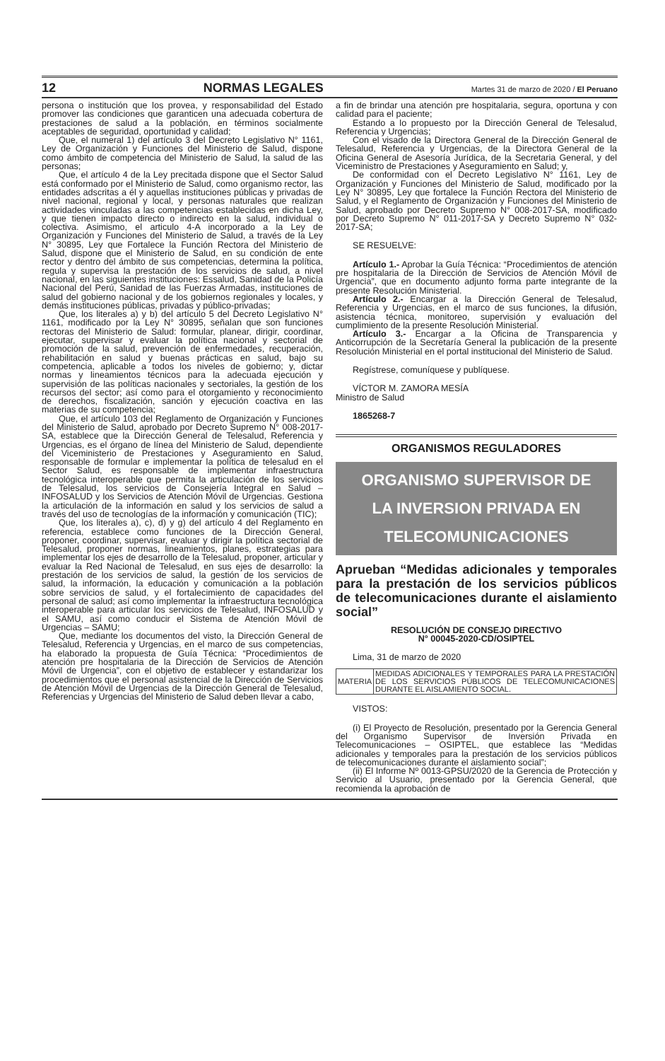12 NORMAS LEGALES Martes 31 de marzo de 2020 / El Peruano
persona o institución que los provea, y responsabilidad del Estado promover las condiciones que garanticen una adecuada cobertura de prestaciones de salud a la población, en términos socialmente aceptables de seguridad, oportunidad y calidad;
Que, el numeral 1) del artículo 3 del Decreto Legislativo N° 1161, Ley de Organización y Funciones del Ministerio de Salud, dispone como ámbito de competencia del Ministerio de Salud, la salud de las personas;
Que, el artículo 4 de la Ley precitada dispone que el Sector Salud está conformado por el Ministerio de Salud, como organismo rector, las entidades adscritas a él y aquellas instituciones públicas y privadas de nivel nacional, regional y local, y personas naturales que realizan actividades vinculadas a las competencias establecidas en dicha Ley, y que tienen impacto directo o indirecto en la salud, individual o colectiva. Asimismo, el articulo 4-A incorporado a la Ley de Organización y Funciones del Ministerio de Salud, a través de la Ley N° 30895, Ley que Fortalece la Función Rectora del Ministerio de Salud, dispone que el Ministerio de Salud, en su condición de ente rector y dentro del ámbito de sus competencias, determina la política, regula y supervisa la prestación de los servicios de salud, a nivel nacional, en las siguientes instituciones: Essalud, Sanidad de la Policía Nacional del Perú, Sanidad de las Fuerzas Armadas, instituciones de salud del gobierno nacional y de los gobiernos regionales y locales, y demás instituciones públicas, privadas y público-privadas;
Que, los literales a) y b) del artículo 5 del Decreto Legislativo N° 1161, modificado por la Ley N° 30895, señalan que son funciones rectoras del Ministerio de Salud: formular, planear, dirigir, coordinar, ejecutar, supervisar y evaluar la política nacional y sectorial de promoción de la salud, prevención de enfermedades, recuperación, rehabilitación en salud y buenas prácticas en salud, bajo su competencia, aplicable a todos los niveles de gobierno; y, dictar normas y lineamientos técnicos para la adecuada ejecución y supervisión de las políticas nacionales y sectoriales, la gestión de los recursos del sector; así como para el otorgamiento y reconocimiento de derechos, fiscalización, sanción y ejecución coactiva en las materias de su competencia;
Que, el artículo 103 del Reglamento de Organización y Funciones del Ministerio de Salud, aprobado por Decreto Supremo N° 008-2017-SA, establece que la Dirección General de Telesalud, Referencia y Urgencias, es el órgano de línea del Ministerio de Salud, dependiente del Viceministerio de Prestaciones y Aseguramiento en Salud, responsable de formular e implementar la política de telesalud en el Sector Salud, es responsable de implementar infraestructura tecnológica interoperable que permita la articulación de los servicios de Telesalud, los servicios de Consejería Integral en Salud – INFOSALUD y los Servicios de Atención Móvil de Urgencias. Gestiona la articulación de la información en salud y los servicios de salud a través del uso de tecnologías de la información y comunicación (TIC);
Que, los literales a), c), d) y g) del artículo 4 del Reglamento en referencia, establece como funciones de la Dirección General, proponer, coordinar, supervisar, evaluar y dirigir la política sectorial de Telesalud, proponer normas, lineamientos, planes, estrategias para implementar los ejes de desarrollo de la Telesalud, proponer, articular y evaluar la Red Nacional de Telesalud, en sus ejes de desarrollo: la prestación de los servicios de salud, la gestión de los servicios de salud, la información, la educación y comunicación a la población sobre servicios de salud, y el fortalecimiento de capacidades del personal de salud; así como implementar la infraestructura tecnológica interoperable para articular los servicios de Telesalud, INFOSALUD y el SAMU, así como conducir el Sistema de Atención Móvil de Urgencias – SAMU;
Que, mediante los documentos del visto, la Dirección General de Telesalud, Referencia y Urgencias, en el marco de sus competencias, ha elaborado la propuesta de Guía Técnica: “Procedimientos de atención pre hospitalaria de la Dirección de Servicios de Atención Móvil de Urgencia”, con el objetivo de establecer y estandarizar los procedimientos que el personal asistencial de la Dirección de Servicios de Atención Móvil de Urgencias de la Dirección General de Telesalud, Referencias y Urgencias del Ministerio de Salud deben llevar a cabo,
a fin de brindar una atención pre hospitalaria, segura, oportuna y con calidad para el paciente;
Estando a lo propuesto por la Dirección General de Telesalud, Referencia y Urgencias;
Con el visado de la Directora General de la Dirección General de Telesalud, Referencia y Urgencias, de la Directora General de la Oficina General de Asesoría Jurídica, de la Secretaria General, y del Viceministro de Prestaciones y Aseguramiento en Salud; y,
De conformidad con el Decreto Legislativo N° 1161, Ley de Organización y Funciones del Ministerio de Salud, modificado por la Ley N° 30895, Ley que fortalece la Función Rectora del Ministerio de Salud, y el Reglamento de Organización y Funciones del Ministerio de Salud, aprobado por Decreto Supremo N° 008-2017-SA, modificado por Decreto Supremo N° 011-2017-SA y Decreto Supremo N° 032-2017-SA;
SE RESUELVE:
Artículo 1.- Aprobar la Guía Técnica: “Procedimientos de atención pre hospitalaria de la Dirección de Servicios de Atención Móvil de Urgencia”, que en documento adjunto forma parte integrante de la presente Resolución Ministerial.
Artículo 2.- Encargar a la Dirección General de Telesalud, Referencia y Urgencias, en el marco de sus funciones, la difusión, asistencia técnica, monitoreo, supervisión y evaluación del cumplimiento de la presente Resolución Ministerial.
Artículo 3.- Encargar a la Oficina de Transparencia y Anticorrupción de la Secretaría General la publicación de la presente Resolución Ministerial en el portal institucional del Ministerio de Salud.
Regístrese, comuníquese y publíquese.
VÍCTOR M. ZAMORA MESÍA
Ministro de Salud
1865268-7
ORGANISMOS REGULADORES
ORGANISMO SUPERVISOR DE
LA INVERSION PRIVADA EN
TELECOMUNICACIONES
Aprueban “Medidas adicionales y temporales para la prestación de los servicios públicos de telecomunicaciones durante el aislamiento social”
RESOLUCIÓN DE CONSEJO DIRECTIVO
N° 00045-2020-CD/OSIPTEL
Lima, 31 de marzo de 2020
| MATERIA | MEDIDAS ADICIONALES Y TEMPORALES PARA LA PRESTACIÓN DE LOS SERVICIOS PÚBLICOS DE TELECOMUNICACIONES DURANTE EL AISLAMIENTO SOCIAL. |
VISTOS:
(i) El Proyecto de Resolución, presentado por la Gerencia General del Organismo Supervisor de Inversión Privada en Telecomunicaciones – OSIPTEL, que establece las “Medidas adicionales y temporales para la prestación de los servicios públicos de telecomunicaciones durante el aislamiento social”;
(ii) El Informe Nº 0013-GPSU/2020 de la Gerencia de Protección y Servicio al Usuario, presentado por la Gerencia General, que recomienda la aprobación de